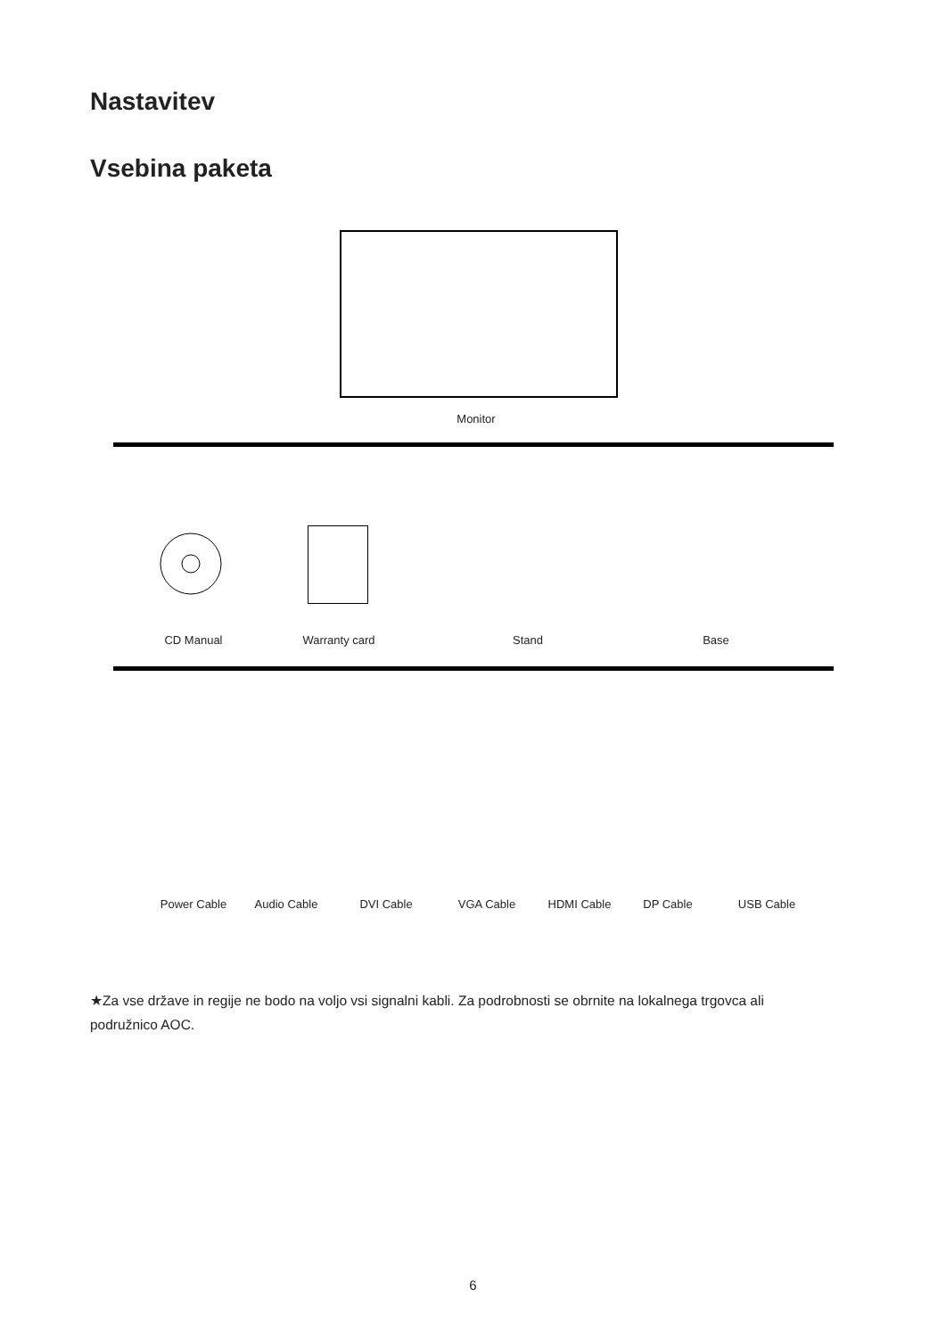Nastavitev
Vsebina paketa
Monitor
CD Manual Warranty card Stand Base
Power Cable Audio Cable DVI Cable VGA Cable HDMI Cable DP Cable USB Cable
★Za vse države in regije ne bodo na voljo vsi signalni kabli. Za podrobnosti se obrnite na lokalnega trgovca ali podružnico AOC.
6